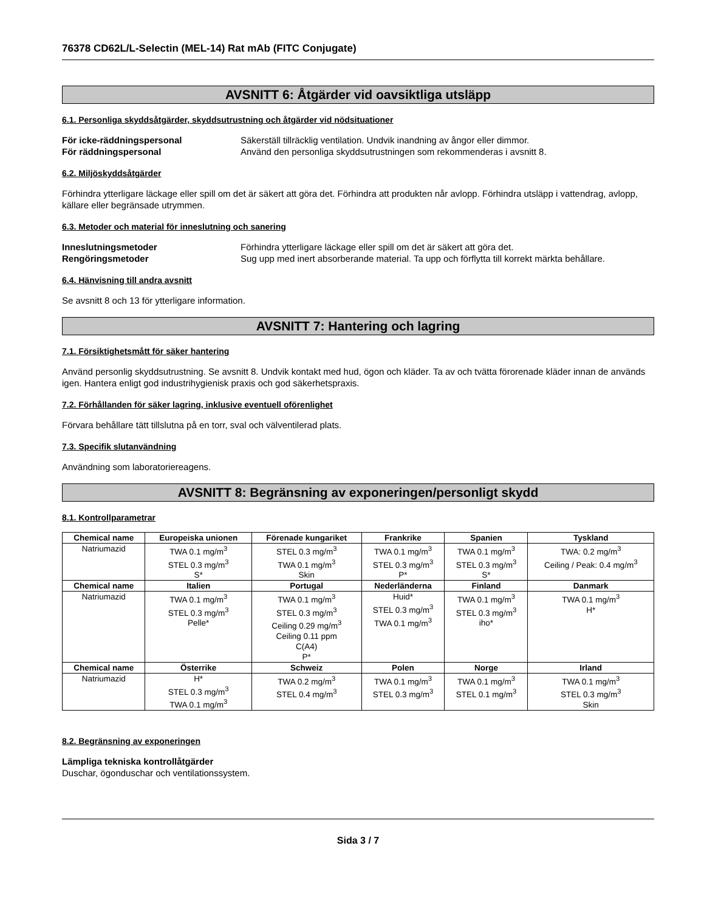76378 CD62L/L-Selectin (MEL-14) Rat mAb (FITC Conjugate)
AVSNITT 6: Åtgärder vid oavsiktliga utsläpp
6.1. Personliga skyddsåtgärder, skyddsutrustning och åtgärder vid nödsituationer
För icke-räddningspersonal Säkerställ tillräcklig ventilation. Undvik inandning av ångor eller dimmor. För räddningspersonal Använd den personliga skyddsutrustningen som rekommenderas i avsnitt 8.
6.2. Miljöskyddsåtgärder
Förhindra ytterligare läckage eller spill om det är säkert att göra det. Förhindra att produkten når avlopp. Förhindra utsläpp i vattendrag, avlopp, källare eller begränsade utrymmen.
6.3. Metoder och material för inneslutning och sanering
Inneslutningsmetoder Förhindra ytterligare läckage eller spill om det är säkert att göra det. Rengöringsmetoder Sug upp med inert absorberande material. Ta upp och förflytta till korrekt märkta behållare.
6.4. Hänvisning till andra avsnitt
Se avsnitt 8 och 13 för ytterligare information.
AVSNITT 7: Hantering och lagring
7.1. Försiktighetsmått för säker hantering
Använd personlig skyddsutrustning. Se avsnitt 8. Undvik kontakt med hud, ögon och kläder. Ta av och tvätta förorenade kläder innan de används igen. Hantera enligt god industrihygienisk praxis och god säkerhetspraxis.
7.2. Förhållanden för säker lagring, inklusive eventuell oförenlighet
Förvara behållare tätt tillslutna på en torr, sval och välventilerad plats.
7.3. Specifik slutanvändning
Användning som laboratoriereagens.
AVSNITT 8: Begränsning av exponeringen/personligt skydd
8.1. Kontrollparametrar
| Chemical name | Europeiska unionen | Förenade kungariket | Frankrike | Spanien | Tyskland |
| --- | --- | --- | --- | --- | --- |
| Natriumazid | TWA 0.1 mg/m<sup>3</sup> STEL 0.3 mg/m<sup>3</sup> S* | STEL 0.3 mg/m<sup>3</sup> TWA 0.1 mg/m<sup>3</sup> Skin | TWA 0.1 mg/m<sup>3</sup> STEL 0.3 mg/m<sup>3</sup> P* | TWA 0.1 mg/m<sup>3</sup> STEL 0.3 mg/m<sup>3</sup> S* | TWA: 0.2 mg/m<sup>3</sup> Ceiling / Peak: 0.4 mg/m<sup>3</sup> |
| Chemical name | Italien | Portugal | Nederländerna | Finland | Danmark |
| Natriumazid | TWA 0.1 mg/m<sup>3</sup> STEL 0.3 mg/m<sup>3</sup> Pelle* | TWA 0.1 mg/m<sup>3</sup> STEL 0.3 mg/m<sup>3</sup> Ceiling 0.29 mg/m<sup>3</sup> Ceiling 0.11 ppm C(A4) P* | Huid* STEL 0.3 mg/m<sup>3</sup> TWA 0.1 mg/m<sup>3</sup> | TWA 0.1 mg/m<sup>3</sup> STEL 0.3 mg/m<sup>3</sup> iho* | TWA 0.1 mg/m<sup>3</sup> H* |
| Chemical name | Österrike | Schweiz | Polen | Norge | Irland |
| Natriumazid | H* STEL 0.3 mg/m<sup>3</sup> TWA 0.1 mg/m<sup>3</sup> | TWA 0.2 mg/m<sup>3</sup> STEL 0.4 mg/m<sup>3</sup> | TWA 0.1 mg/m<sup>3</sup> STEL 0.3 mg/m<sup>3</sup> | TWA 0.1 mg/m<sup>3</sup> STEL 0.1 mg/m<sup>3</sup> | TWA 0.1 mg/m<sup>3</sup> STEL 0.3 mg/m<sup>3</sup> Skin |
8.2. Begränsning av exponeringen
Lämpliga tekniska kontrollåtgärder
Duschar, ögonduschar och ventilationssystem.
Sida 3 / 7